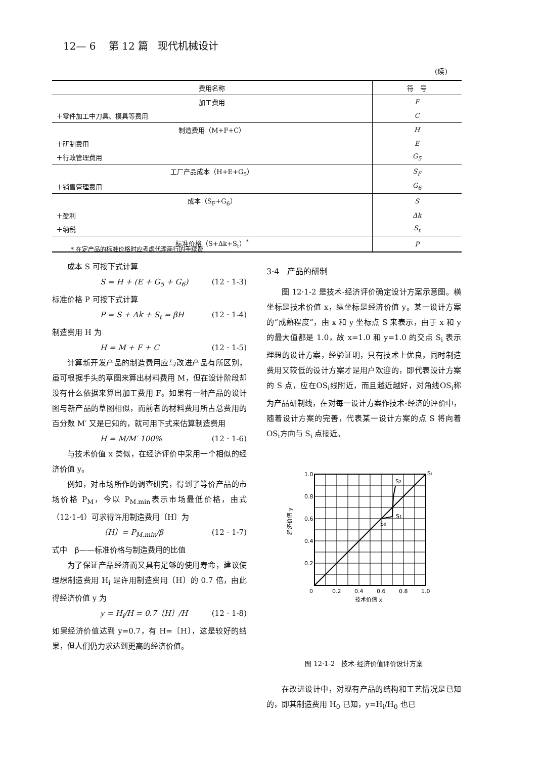12— 6 第 12 篇 现代机械设计
(续)
| 费用名称 | 符 号 |
| --- | --- |
| 加工费用 | F |
| ＋零件加工中刀具、模具等费用 | C |
| 制造费用（M+F+C） | H |
| ＋研制费用 | E |
| ＋行政管理费用 | G<sub>5</sub> |
| 工厂产品成本（H+E+G<sub>5</sub>） | S<sub>F</sub> |
| ＋销售管理费用 | G<sub>6</sub> |
| 成本（S<sub>F</sub>+G<sub>6</sub>） | S |
| ＋盈利 | Δk |
| ＋纳税 | S<sub>t</sub> |
| 标准价格（S+Δk+S<sub>t</sub>）<sup>*</sup> | P |
* 在定产品的标准价格时应考虑代理商行的手续费
成本 S 可按下式计算
S = H + (E + G<sub>5</sub> + G<sub>6</sub>) (12 · 1-3)
标准价格 P 可按下式计算
P = S + Δk + S<sub>t</sub> = βH (12 · 1-4)
制造费用 H 为
H = M + F + C (12 · 1-5)
计算新开发产品的制造费用应与改进产品有所区别，虽可根据手头的草图来算出材料费用 M，但在设计阶段却没有什么依据来算出加工费用 F。如果有一种产品的设计图与新产品的草图相似，而前者的材料费用所占总费用的百分数 M′ 又是已知的，就可用下式来估算制造费用
H = M/M′ 100% (12 · 1-6)
与技术价值 x 类似，在经济评价中采用一个相似的经济价值 y。
例如，对市场所作的调查研究，得到了等价产品的市场价格 P<sub>M</sub>，今以 P<sub>M.min</sub>表示市场最低价格，由式（12·1-4）可求得许用制造费用〔H〕为
〔H〕= P<sub>M.min</sub>/β (12 · 1-7)
式中　β——标准价格与制造费用的比值
为了保证产品经济而又具有足够的使用寿命，建议使理想制造费用 H<sub>i</sub> 是许用制造费用〔H〕的 0.7 倍，由此得经济价值 y 为
y = H<sub>i</sub>/H = 0.7〔H〕/H (12 · 1-8)
如果经济价值达到 y=0.7，有 H=〔H〕，这是较好的结果，但人们仍力求达到更高的经济价值。
3·4　产品的研制
图 12·1-2 是技术-经济评价确定设计方案示意图。横坐标是技术价值 x，纵坐标是经济价值 y。某一设计方案的“成熟程度”，由 x 和 y 坐标点 S 来表示，由于 x 和 y 的最大值都是 1.0，故 x=1.0 和 y=1.0 的交点 S<sub>i</sub> 表示理想的设计方案，经验证明，只有技术上优良，同时制造费用又较低的设计方案才是用户欢迎的，即代表设计方案的 S 点，应在OS<sub>i</sub>线附近，而且越近越好，对角线OS<sub>i</sub>称为产品研制线，在对每一设计方案作技术-经济的评价中，随着设计方案的完善，代表某一设计方案的点 S 将向着OS<sub>i</sub>方向与 S<sub>i</sub> 点接近。
1.0
0.8
0.6
0.4
0.2
0
0.2
0.4
0.6
0.8
1.0
技术价值 x
经济价值 y
Si
S2
S1
S0
图 12·1-2　技术-经济价值评价设计方案
在改进设计中，对现有产品的结构和工艺情况是已知的，即其制造费用 H<sub>0</sub> 已知，y=H<sub>i</sub>/H<sub>0</sub> 也已